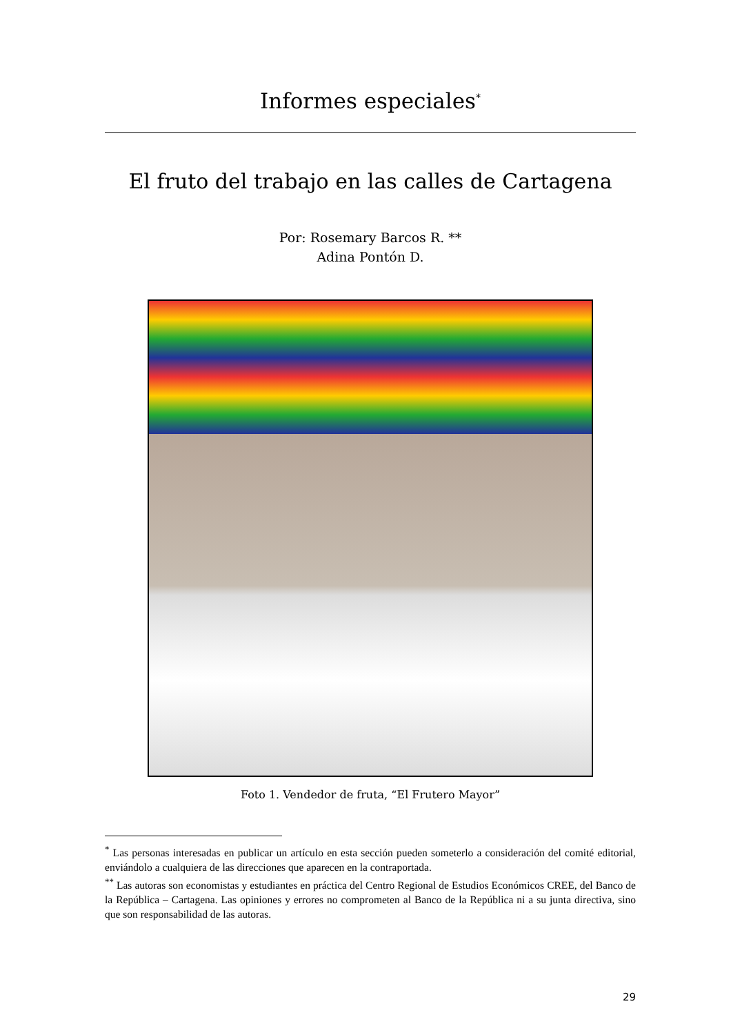Informes especiales<sup>*</sup>
El fruto del trabajo en las calles de Cartagena
Por: Rosemary Barcos R. **
Adina Pontón D.
Foto 1. Vendedor de fruta, “El Frutero Mayor”
<sup>*</sup> Las personas interesadas en publicar un artículo en esta sección pueden someterlo a consideración del comité editorial, enviándolo a cualquiera de las direcciones que aparecen en la contraportada.
<sup>**</sup> Las autoras son economistas y estudiantes en práctica del Centro Regional de Estudios Económicos CREE, del Banco de la República – Cartagena. Las opiniones y errores no comprometen al Banco de la República ni a su junta directiva, sino que son responsabilidad de las autoras.
29